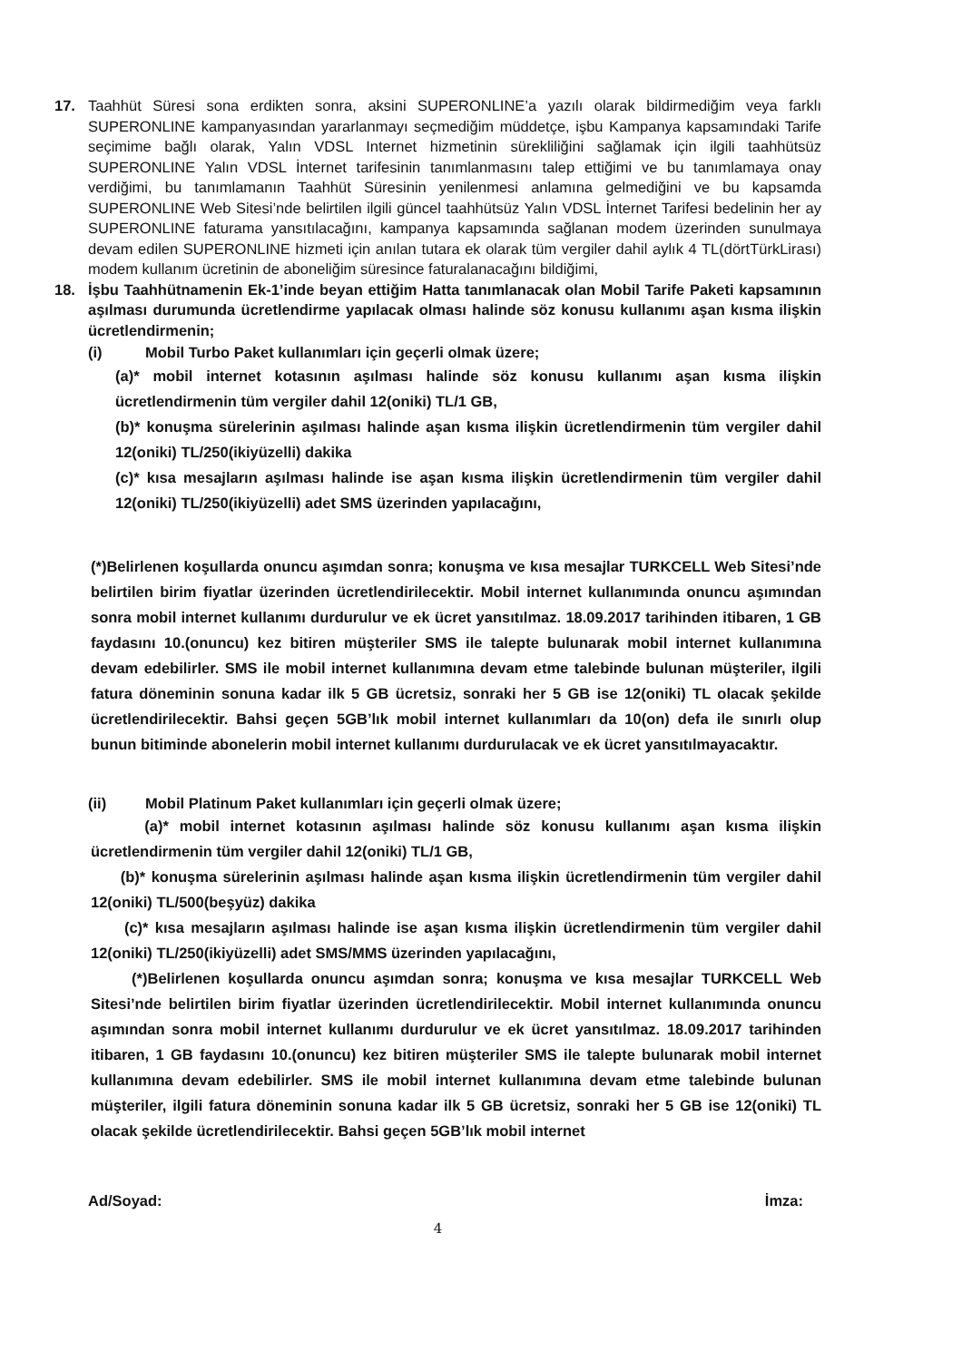17. Taahhüt Süresi sona erdikten sonra, aksini SUPERONLINE’a yazılı olarak bildirmediğim veya farklı SUPERONLINE kampanyasından yararlanmayı seçmediğim müddetçe, işbu Kampanya kapsamındaki Tarife seçimime bağlı olarak, Yalın VDSL Internet hizmetinin sürekliliğini sağlamak için ilgili taahhütsüz SUPERONLINE Yalın VDSL İnternet tarifesinin tanımlanmasını talep ettiğimi ve bu tanımlamaya onay verdiğimi, bu tanımlamanın Taahhüt Süresinin yenilenmesi anlamına gelmediğini ve bu kapsamda SUPERONLINE Web Sitesi’nde belirtilen ilgili güncel taahhütsüz Yalın VDSL İnternet Tarifesi bedelinin her ay SUPERONLINE faturama yansıtılacağını, kampanya kapsamında sağlanan modem üzerinden sunulmaya devam edilen SUPERONLINE hizmeti için anılan tutara ek olarak tüm vergiler dahil aylık 4 TL(dörtTürkLirası) modem kullanım ücretinin de aboneliğim süresince faturalanacağını bildiğimi,
18. İşbu Taahhütnamenin Ek-1’inde beyan ettiğim Hatta tanımlanacak olan Mobil Tarife Paketi kapsamının aşılması durumunda ücretlendirme yapılacak olması halinde söz konusu kullanımı aşan kısma ilişkin ücretlendirmenin;
(i) Mobil Turbo Paket kullanımları için geçerli olmak üzere;
(a)* mobil internet kotasının aşılması halinde söz konusu kullanımı aşan kısma ilişkin ücretlendirmenin tüm vergiler dahil 12(oniki) TL/1 GB,
(b)* konuşma sürelerinin aşılması halinde aşan kısma ilişkin ücretlendirmenin tüm vergiler dahil 12(oniki) TL/250(ikiyüzelli) dakika
(c)* kısa mesajların aşılması halinde ise aşan kısma ilişkin ücretlendirmenin tüm vergiler dahil 12(oniki) TL/250(ikiyüzelli) adet SMS üzerinden yapılacağını,
(*)Belirlenen koşullarda onuncu aşımdan sonra; konuşma ve kısa mesajlar TURKCELL Web Sitesi’nde belirtilen birim fiyatlar üzerinden ücretlendirilecektir. Mobil internet kullanımında onuncu aşımından sonra mobil internet kullanımı durdurulur ve ek ücret yansıtılmaz. 18.09.2017 tarihinden itibaren, 1 GB faydasını 10.(onuncu) kez bitiren müşteriler SMS ile talepte bulunarak mobil internet kullanımına devam edebilirler. SMS ile mobil internet kullanımına devam etme talebinde bulunan müşteriler, ilgili fatura döneminin sonuna kadar ilk 5 GB ücretsiz, sonraki her 5 GB ise 12(oniki) TL olacak şekilde ücretlendirilecektir. Bahsi geçen 5GB’lık mobil internet kullanımları da 10(on) defa ile sınırlı olup bunun bitiminde abonelerin mobil internet kullanımı durdurulacak ve ek ücret yansıtılmayacaktır.
(ii) Mobil Platinum Paket kullanımları için geçerli olmak üzere;
(a)* mobil internet kotasının aşılması halinde söz konusu kullanımı aşan kısma ilişkin ücretlendirmenin tüm vergiler dahil 12(oniki) TL/1 GB,
(b)* konuşma sürelerinin aşılması halinde aşan kısma ilişkin ücretlendirmenin tüm vergiler dahil 12(oniki) TL/500(beşyüz) dakika
(c)* kısa mesajların aşılması halinde ise aşan kısma ilişkin ücretlendirmenin tüm vergiler dahil 12(oniki) TL/250(ikiyüzelli) adet SMS/MMS üzerinden yapılacağını,
(*)Belirlenen koşullarda onuncu aşımdan sonra; konuşma ve kısa mesajlar TURKCELL Web Sitesi’nde belirtilen birim fiyatlar üzerinden ücretlendirilecektir. Mobil internet kullanımında onuncu aşımından sonra mobil internet kullanımı durdurulur ve ek ücret yansıtılmaz. 18.09.2017 tarihinden itibaren, 1 GB faydasını 10.(onuncu) kez bitiren müşteriler SMS ile talepte bulunarak mobil internet kullanımına devam edebilirler. SMS ile mobil internet kullanımına devam etme talebinde bulunan müşteriler, ilgili fatura döneminin sonuna kadar ilk 5 GB ücretsiz, sonraki her 5 GB ise 12(oniki) TL olacak şekilde ücretlendirilecektir. Bahsi geçen 5GB’lık mobil internet
Ad/Soyad: İmza:
4